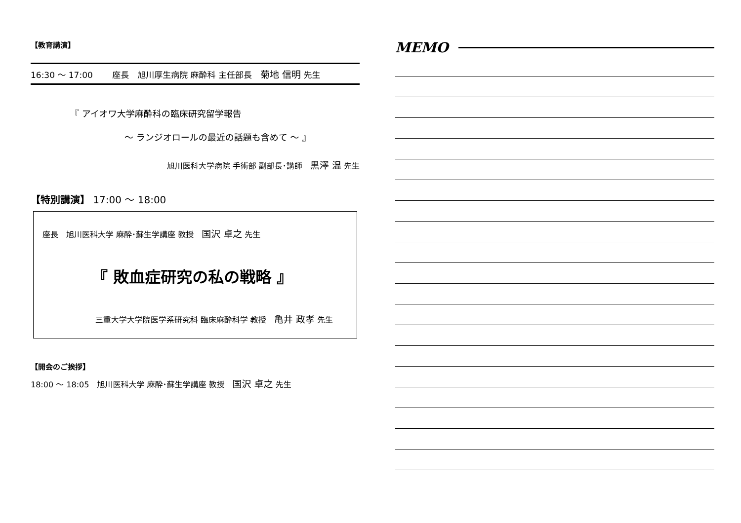【教育講演】
16:30 ～ 17:00　　 座長　旭川厚生病院 麻酔科 主任部長　菊地 信明 先生
『 アイオワ大学麻酔科の臨床研究留学報告
～ ランジオロールの最近の話題も含めて ～ 』
旭川医科大学病院 手術部 副部長･講師　黒澤 温 先生
【特別講演】 17:00 ～ 18:00
座長　旭川医科大学 麻酔･蘇生学講座 教授　国沢 卓之 先生
『 敗血症研究の私の戦略 』
三重大学大学院医学系研究科 臨床麻酔科学 教授　亀井 政孝 先生
【開会のご挨拶】
18:00 ～ 18:05　旭川医科大学 麻酔･蘇生学講座 教授　国沢 卓之 先生
MEMO